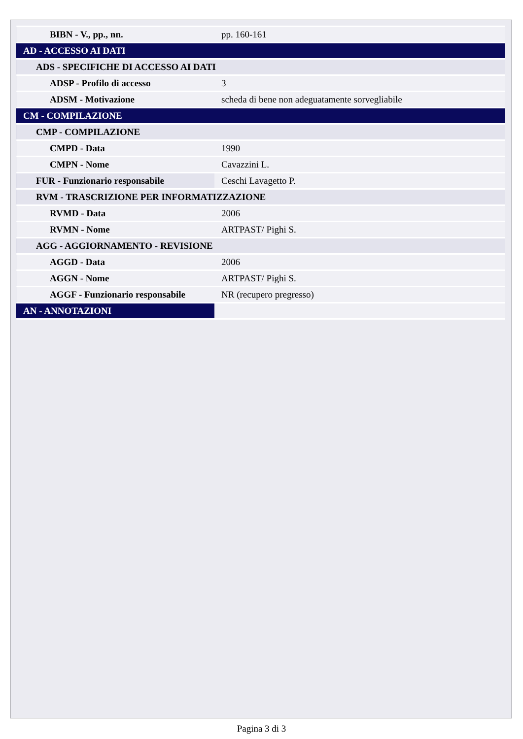| BIBN - V., pp., nn. | pp. 160-161 |
| AD - ACCESSO AI DATI | |
| ADS - SPECIFICHE DI ACCESSO AI DATI | |
| ADSP - Profilo di accesso | 3 |
| ADSM - Motivazione | scheda di bene non adeguatamente sorvegliabile |
| CM - COMPILAZIONE | |
| CMP - COMPILAZIONE | |
| CMPD - Data | 1990 |
| CMPN - Nome | Cavazzini L. |
| FUR - Funzionario responsabile | Ceschi Lavagetto P. |
| RVM - TRASCRIZIONE PER INFORMATIZZAZIONE | |
| RVMD - Data | 2006 |
| RVMN - Nome | ARTPAST/ Pighi S. |
| AGG - AGGIORNAMENTO - REVISIONE | |
| AGGD - Data | 2006 |
| AGGN - Nome | ARTPAST/ Pighi S. |
| AGGF - Funzionario responsabile | NR (recupero pregresso) |
| AN - ANNOTAZIONI | |
Pagina 3 di 3